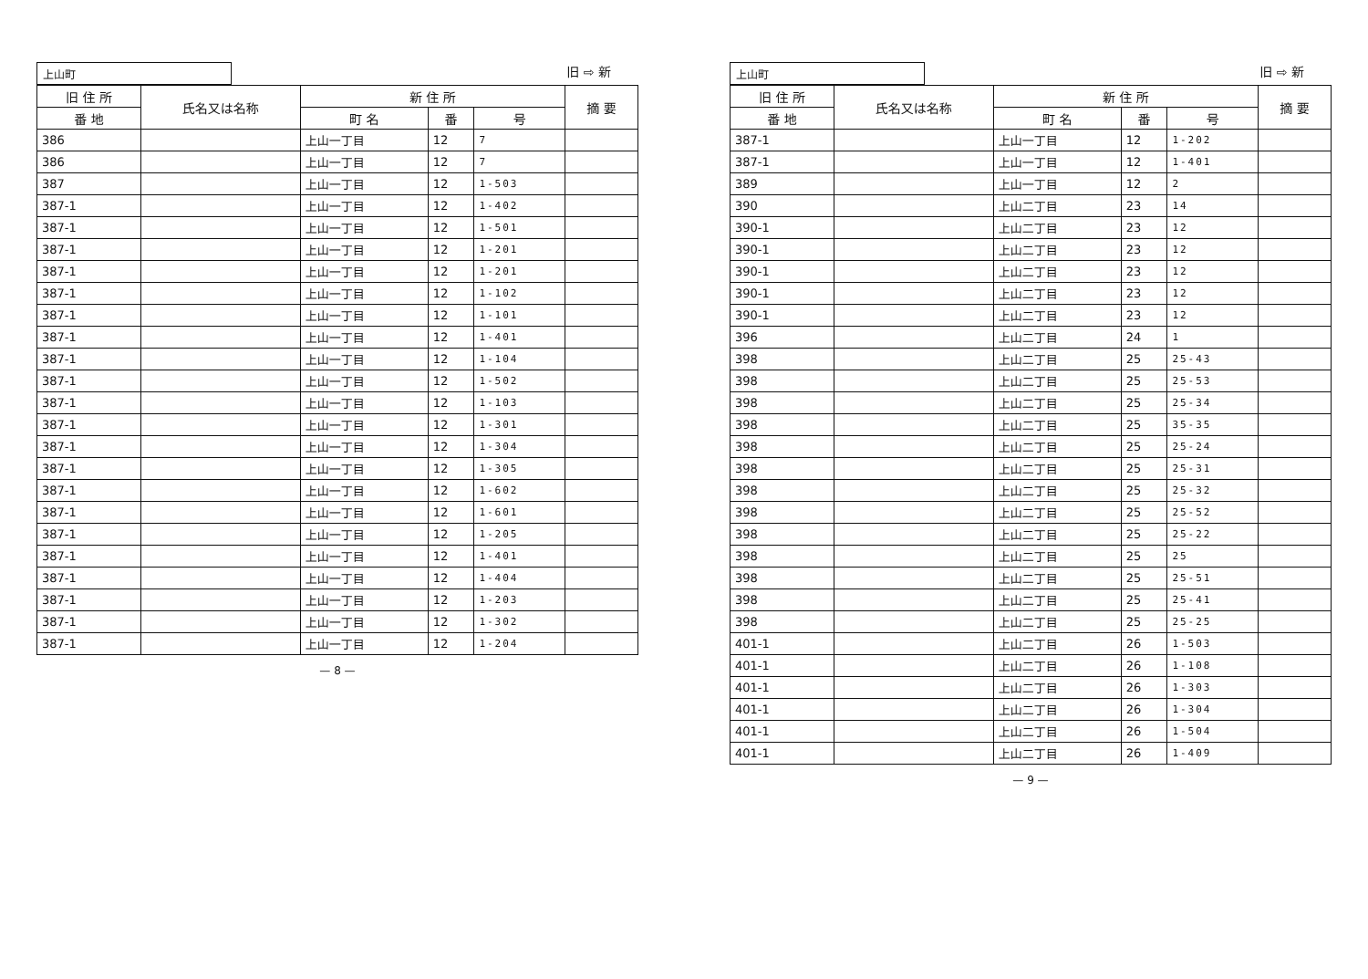上山町
旧 ⇨ 新
| 旧 住 所 | 氏名又は名称 | 新 住 所 | | | 摘 要 |
| --- | --- | --- | --- | --- | --- |
| 番 地 | | 町 名 | 番 | 号 | |
| 386 | | 上山一丁目 | 12 | 7 | |
| 386 | | 上山一丁目 | 12 | 7 | |
| 387 | | 上山一丁目 | 12 | 1-503 | |
| 387-1 | | 上山一丁目 | 12 | 1-402 | |
| 387-1 | | 上山一丁目 | 12 | 1-501 | |
| 387-1 | | 上山一丁目 | 12 | 1-201 | |
| 387-1 | | 上山一丁目 | 12 | 1-201 | |
| 387-1 | | 上山一丁目 | 12 | 1-102 | |
| 387-1 | | 上山一丁目 | 12 | 1-101 | |
| 387-1 | | 上山一丁目 | 12 | 1-401 | |
| 387-1 | | 上山一丁目 | 12 | 1-104 | |
| 387-1 | | 上山一丁目 | 12 | 1-502 | |
| 387-1 | | 上山一丁目 | 12 | 1-103 | |
| 387-1 | | 上山一丁目 | 12 | 1-301 | |
| 387-1 | | 上山一丁目 | 12 | 1-304 | |
| 387-1 | | 上山一丁目 | 12 | 1-305 | |
| 387-1 | | 上山一丁目 | 12 | 1-602 | |
| 387-1 | | 上山一丁目 | 12 | 1-601 | |
| 387-1 | | 上山一丁目 | 12 | 1-205 | |
| 387-1 | | 上山一丁目 | 12 | 1-401 | |
| 387-1 | | 上山一丁目 | 12 | 1-404 | |
| 387-1 | | 上山一丁目 | 12 | 1-203 | |
| 387-1 | | 上山一丁目 | 12 | 1-302 | |
| 387-1 | | 上山一丁目 | 12 | 1-204 | |
— 8 —
上山町
旧 ⇨ 新
| 旧 住 所 | 氏名又は名称 | 新 住 所 | | | 摘 要 |
| --- | --- | --- | --- | --- | --- |
| 番 地 | | 町 名 | 番 | 号 | |
| 387-1 | | 上山一丁目 | 12 | 1-202 | |
| 387-1 | | 上山一丁目 | 12 | 1-401 | |
| 389 | | 上山一丁目 | 12 | 2 | |
| 390 | | 上山二丁目 | 23 | 14 | |
| 390-1 | | 上山二丁目 | 23 | 12 | |
| 390-1 | | 上山二丁目 | 23 | 12 | |
| 390-1 | | 上山二丁目 | 23 | 12 | |
| 390-1 | | 上山二丁目 | 23 | 12 | |
| 390-1 | | 上山二丁目 | 23 | 12 | |
| 396 | | 上山二丁目 | 24 | 1 | |
| 398 | | 上山二丁目 | 25 | 25-43 | |
| 398 | | 上山二丁目 | 25 | 25-53 | |
| 398 | | 上山二丁目 | 25 | 25-34 | |
| 398 | | 上山二丁目 | 25 | 35-35 | |
| 398 | | 上山二丁目 | 25 | 25-24 | |
| 398 | | 上山二丁目 | 25 | 25-31 | |
| 398 | | 上山二丁目 | 25 | 25-32 | |
| 398 | | 上山二丁目 | 25 | 25-52 | |
| 398 | | 上山二丁目 | 25 | 25-22 | |
| 398 | | 上山二丁目 | 25 | 25 | |
| 398 | | 上山二丁目 | 25 | 25-51 | |
| 398 | | 上山二丁目 | 25 | 25-41 | |
| 398 | | 上山二丁目 | 25 | 25-25 | |
| 401-1 | | 上山二丁目 | 26 | 1-503 | |
| 401-1 | | 上山二丁目 | 26 | 1-108 | |
| 401-1 | | 上山二丁目 | 26 | 1-303 | |
| 401-1 | | 上山二丁目 | 26 | 1-304 | |
| 401-1 | | 上山二丁目 | 26 | 1-504 | |
| 401-1 | | 上山二丁目 | 26 | 1-409 | |
— 9 —